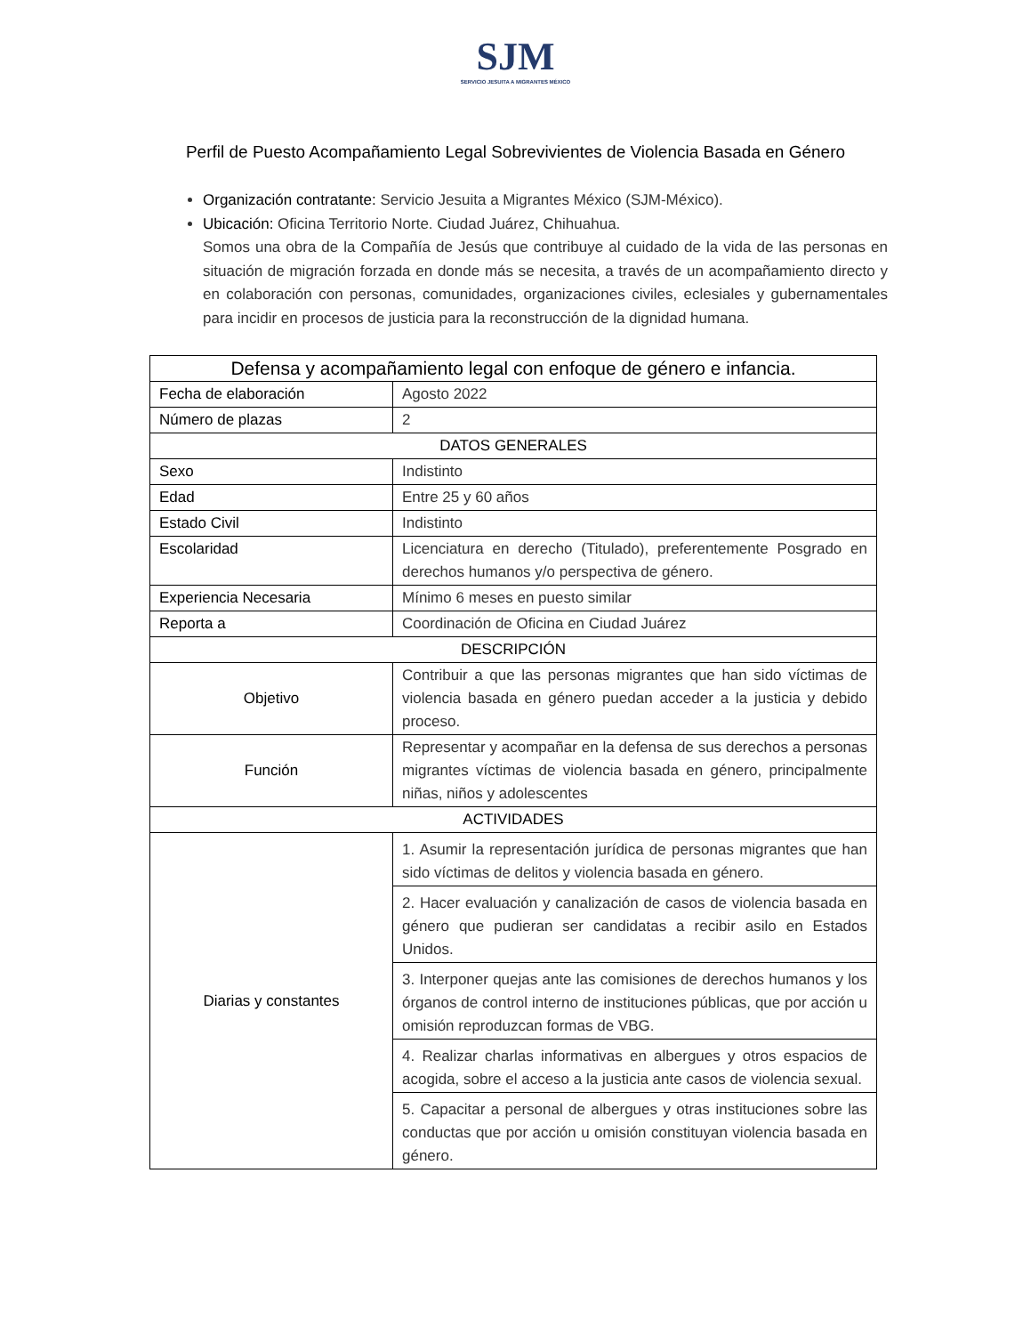SJM
SERVICIO JESUITA A MIGRANTES MÉXICO
Perfil de Puesto Acompañamiento Legal Sobrevivientes de Violencia Basada en Género
Organización contratante: Servicio Jesuita a Migrantes México (SJM-México).
Ubicación: Oficina Territorio Norte. Ciudad Juárez, Chihuahua.
Somos una obra de la Compañía de Jesús que contribuye al cuidado de la vida de las personas en situación de migración forzada en donde más se necesita, a través de un acompañamiento directo y en colaboración con personas, comunidades, organizaciones civiles, eclesiales y gubernamentales para incidir en procesos de justicia para la reconstrucción de la dignidad humana.
| Defensa y acompañamiento legal con enfoque de género e infancia. | |
| Fecha de elaboración | Agosto 2022 |
| Número de plazas | 2 |
| DATOS GENERALES | |
| Sexo | Indistinto |
| Edad | Entre 25 y 60 años |
| Estado Civil | Indistinto |
| Escolaridad | Licenciatura en derecho (Titulado), preferentemente Posgrado en derechos humanos y/o perspectiva de género. |
| Experiencia Necesaria | Mínimo 6 meses en puesto similar |
| Reporta a | Coordinación de Oficina en Ciudad Juárez |
| DESCRIPCIÓN | |
| Objetivo | Contribuir a que las personas migrantes que han sido víctimas de violencia basada en género puedan acceder a la justicia y debido proceso. |
| Función | Representar y acompañar en la defensa de sus derechos a personas migrantes víctimas de violencia basada en género, principalmente niñas, niños y adolescentes |
| ACTIVIDADES | |
| Diarias y constantes | 1. Asumir la representación jurídica de personas migrantes que han sido víctimas de delitos y violencia basada en género. |
| | 2. Hacer evaluación y canalización de casos de violencia basada en género que pudieran ser candidatas a recibir asilo en Estados Unidos. |
| | 3. Interponer quejas ante las comisiones de derechos humanos y los órganos de control interno de instituciones públicas, que por acción u omisión reproduzcan formas de VBG. |
| | 4. Realizar charlas informativas en albergues y otros espacios de acogida, sobre el acceso a la justicia ante casos de violencia sexual. |
| | 5. Capacitar a personal de albergues y otras instituciones sobre las conductas que por acción u omisión constituyan violencia basada en género. |